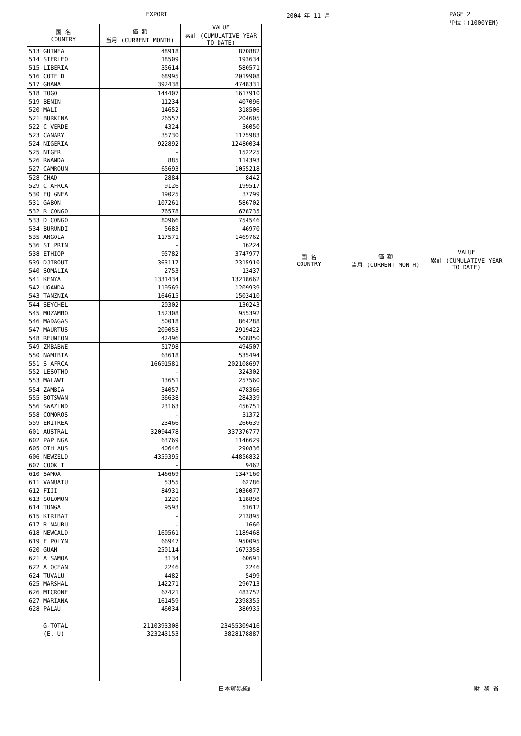EXPORT 2004 年 11 月 PAGE 2
単位：(1000YEN)
| 国 名 COUNTRY | 価 額 当月 (CURRENT MONTH) | VALUE 累計 (CUMULATIVE YEAR TO DATE) |
| --- | --- | --- |
| 513 GUINEA | 48918 | 870882 |
| 514 SIERLEO | 18509 | 193634 |
| 515 LIBERIA | 35614 | 580571 |
| 516 COTE D | 68995 | 2019908 |
| 517 GHANA | 392438 | 4748331 |
| 518 TOGO | 144407 | 1617910 |
| 519 BENIN | 11234 | 407096 |
| 520 MALI | 14652 | 318506 |
| 521 BURKINA | 26557 | 204605 |
| 522 C VERDE | 4324 | 36050 |
| 523 CANARY | 35730 | 1175983 |
| 524 NIGERIA | 922892 | 12480034 |
| 525 NIGER | - | 152225 |
| 526 RWANDA | 885 | 114393 |
| 527 CAMROUN | 65693 | 1055218 |
| 528 CHAD | 2884 | 8442 |
| 529 C AFRCA | 9126 | 199517 |
| 530 EQ GNEA | 19025 | 37799 |
| 531 GABON | 107261 | 586702 |
| 532 R CONGO | 76578 | 678735 |
| 533 D CONGO | 80966 | 754546 |
| 534 BURUNDI | 5683 | 46970 |
| 535 ANGOLA | 117571 | 1469762 |
| 536 ST PRIN | - | 16224 |
| 538 ETHIOP | 95782 | 3747977 |
| 539 DJIBOUT | 363117 | 2315910 |
| 540 SOMALIA | 2753 | 13437 |
| 541 KENYA | 1331434 | 13218662 |
| 542 UGANDA | 119569 | 1209939 |
| 543 TANZNIA | 164615 | 1503410 |
| 544 SEYCHEL | 20302 | 130243 |
| 545 MOZAMBQ | 152308 | 955392 |
| 546 MADAGAS | 50018 | 864288 |
| 547 MAURTUS | 209053 | 2919422 |
| 548 REUNION | 42496 | 508850 |
| 549 ZMBABWE | 51798 | 494507 |
| 550 NAMIBIA | 63618 | 535494 |
| 551 S AFRCA | 16691581 | 202108697 |
| 552 LESOTHO | - | 324302 |
| 553 MALAWI | 13651 | 257560 |
| 554 ZAMBIA | 34057 | 478366 |
| 555 BOTSWAN | 36638 | 284339 |
| 556 SWAZLND | 23163 | 456751 |
| 558 COMOROS | - | 31372 |
| 559 ERITREA | 23466 | 266639 |
| 601 AUSTRAL | 32094478 | 337376777 |
| 602 PAP NGA | 63769 | 1146629 |
| 605 OTH AUS | 40646 | 290836 |
| 606 NEWZELD | 4359395 | 44856832 |
| 607 COOK I | - | 9462 |
| 610 SAMOA | 146669 | 1347160 |
| 611 VANUATU | 5355 | 62786 |
| 612 FIJI | 84931 | 1036077 |
| 613 SOLOMON | 1220 | 118898 |
| 614 TONGA | 9593 | 51612 |
| 615 KIRIBAT | - | 213895 |
| 617 R NAURU | - | 1660 |
| 618 NEWCALD | 160561 | 1189468 |
| 619 F POLYN | 66947 | 950095 |
| 620 GUAM | 250114 | 1673358 |
| 621 A SAMOA | 3134 | 60691 |
| 622 A OCEAN | 2246 | 2246 |
| 624 TUVALU | 4482 | 5499 |
| 625 MARSHAL | 142271 | 290713 |
| 626 MICRONE | 67421 | 483752 |
| 627 MARIANA | 161459 | 2398355 |
| 628 PALAU | 46034 | 380935 |
| G-TOTAL | 2110393308 | 23455309416 |
| (E. U) | 323243153 | 3828178887 |
| 国 名 COUNTRY | 価 額 当月 (CURRENT MONTH) | VALUE 累計 (CUMULATIVE YEAR TO DATE) |
| --- | --- | --- |
日本貿易統計 財 務 省